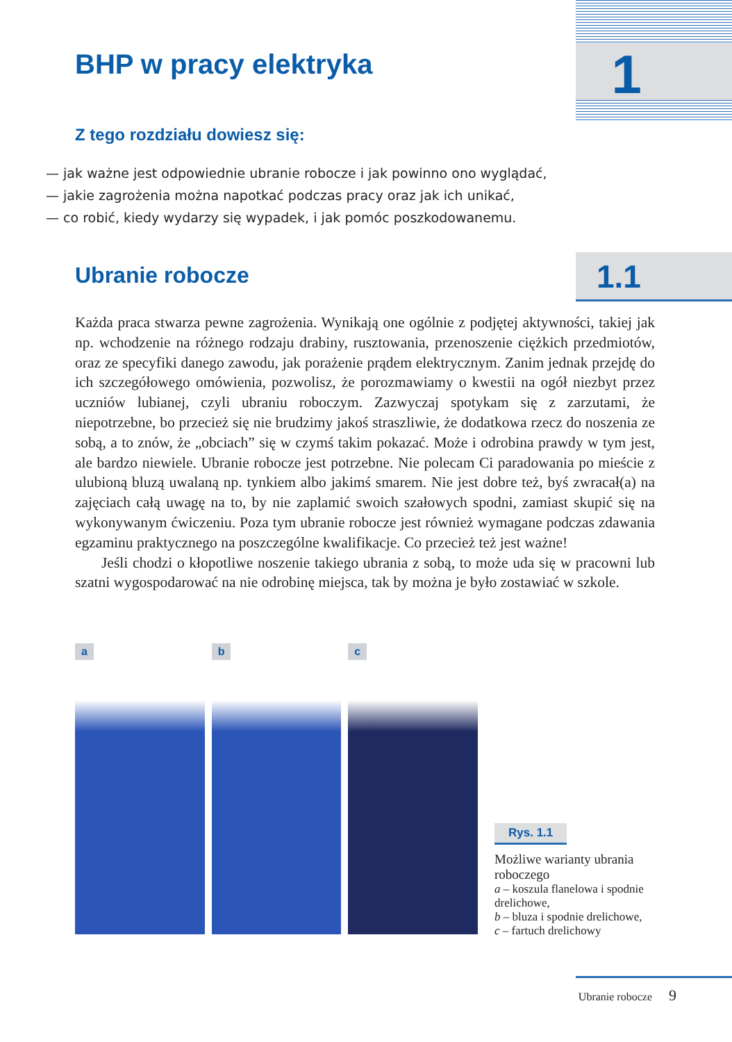1 BHP w pracy elektryka
Z tego rozdziału dowiesz się:
— jak ważne jest odpowiednie ubranie robocze i jak powinno ono wyglądać,
— jakie zagrożenia można napotkać podczas pracy oraz jak ich unikać,
— co robić, kiedy wydarzy się wypadek, i jak pomóc poszkodowanemu.
Ubranie robocze
1.1
Każda praca stwarza pewne zagrożenia. Wynikają one ogólnie z podjętej aktywności, takiej jak np. wchodzenie na różnego rodzaju drabiny, rusztowania, przenoszenie ciężkich przedmiotów, oraz ze specyfiki danego zawodu, jak porażenie prądem elektrycznym. Zanim jednak przejdę do ich szczegółowego omówienia, pozwolisz, że porozmawiamy o kwestii na ogół niezbyt przez uczniów lubianej, czyli ubraniu roboczym. Zazwyczaj spotykam się z zarzutami, że niepotrzebne, bo przecież się nie brudzimy jakoś straszliwie, że dodatkowa rzecz do noszenia ze sobą, a to znów, że „obciach” się w czymś takim pokazać. Może i odrobina prawdy w tym jest, ale bardzo niewiele. Ubranie robocze jest potrzebne. Nie polecam Ci paradowania po mieście z ulubioną bluzą uwalaną np. tynkiem albo jakimś smarem. Nie jest dobre też, byś zwracał(a) na zajęciach całą uwagę na to, by nie zaplamić swoich szałowych spodni, zamiast skupić się na wykonywanym ćwiczeniu. Poza tym ubranie robocze jest również wymagane podczas zdawania egzaminu praktycznego na poszczególne kwalifikacje. Co przecież też jest ważne!
Jeśli chodzi o kłopotliwe noszenie takiego ubrania z sobą, to może uda się w pracowni lub szatni wygospodarować na nie odrobinę miejsca, tak by można je było zostawiać w szkole.
a
b
c
Rys. 1.1
Możliwe warianty ubrania roboczego
a – koszula flanelowa i spodnie drelichowe,
b – bluza i spodnie drelichowe,
c – fartuch drelichowy
Ubranie robocze 9